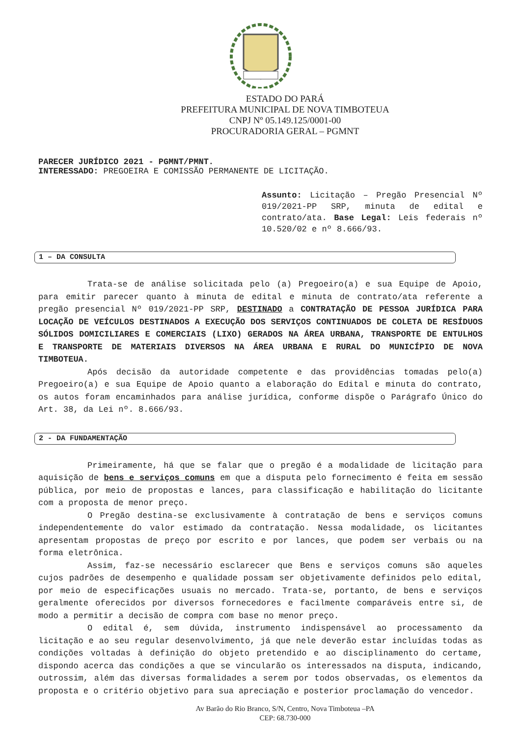ESTADO DO PARÁ
PREFEITURA MUNICIPAL DE NOVA TIMBOTEUA
CNPJ Nº 05.149.125/0001-00
PROCURADORIA GERAL – PGMNT
PARECER JURÍDICO 2021 - PGMNT/PMNT.
INTERESSADO: PREGOEIRA E COMISSÃO PERMANENTE DE LICITAÇÃO.
Assunto: Licitação – Pregão Presencial Nº 019/2021-PP SRP, minuta de edital e contrato/ata. Base Legal: Leis federais nº 10.520/02 e nº 8.666/93.
1 – DA CONSULTA
Trata-se de análise solicitada pelo (a) Pregoeiro(a) e sua Equipe de Apoio, para emitir parecer quanto à minuta de edital e minuta de contrato/ata referente a pregão presencial Nº 019/2021-PP SRP, DESTINADO a CONTRATAÇÃO DE PESSOA JURÍDICA PARA LOCAÇÃO DE VEÍCULOS DESTINADOS A EXECUÇÃO DOS SERVIÇOS CONTINUADOS DE COLETA DE RESÍDUOS SÓLIDOS DOMICILIARES E COMERCIAIS (LIXO) GERADOS NA ÁREA URBANA, TRANSPORTE DE ENTULHOS E TRANSPORTE DE MATERIAIS DIVERSOS NA ÁREA URBANA E RURAL DO MUNICÍPIO DE NOVA TIMBOTEUA.
Após decisão da autoridade competente e das providências tomadas pelo(a) Pregoeiro(a) e sua Equipe de Apoio quanto a elaboração do Edital e minuta do contrato, os autos foram encaminhados para análise jurídica, conforme dispõe o Parágrafo Único do Art. 38, da Lei nº. 8.666/93.
2 - DA FUNDAMENTAÇÃO
Primeiramente, há que se falar que o pregão é a modalidade de licitação para aquisição de bens e serviços comuns em que a disputa pelo fornecimento é feita em sessão pública, por meio de propostas e lances, para classificação e habilitação do licitante com a proposta de menor preço.
O Pregão destina-se exclusivamente à contratação de bens e serviços comuns independentemente do valor estimado da contratação. Nessa modalidade, os licitantes apresentam propostas de preço por escrito e por lances, que podem ser verbais ou na forma eletrônica.
Assim, faz-se necessário esclarecer que Bens e serviços comuns são aqueles cujos padrões de desempenho e qualidade possam ser objetivamente definidos pelo edital, por meio de especificações usuais no mercado. Trata-se, portanto, de bens e serviços geralmente oferecidos por diversos fornecedores e facilmente comparáveis entre si, de modo a permitir a decisão de compra com base no menor preço.
O edital é, sem dúvida, instrumento indispensável ao processamento da licitação e ao seu regular desenvolvimento, já que nele deverão estar incluídas todas as condições voltadas à definição do objeto pretendido e ao disciplinamento do certame, dispondo acerca das condições a que se vincularão os interessados na disputa, indicando, outrossim, além das diversas formalidades a serem por todos observadas, os elementos da proposta e o critério objetivo para sua apreciação e posterior proclamação do vencedor.
Av Barão do Rio Branco, S/N, Centro, Nova Timboteua –PA
CEP: 68.730-000